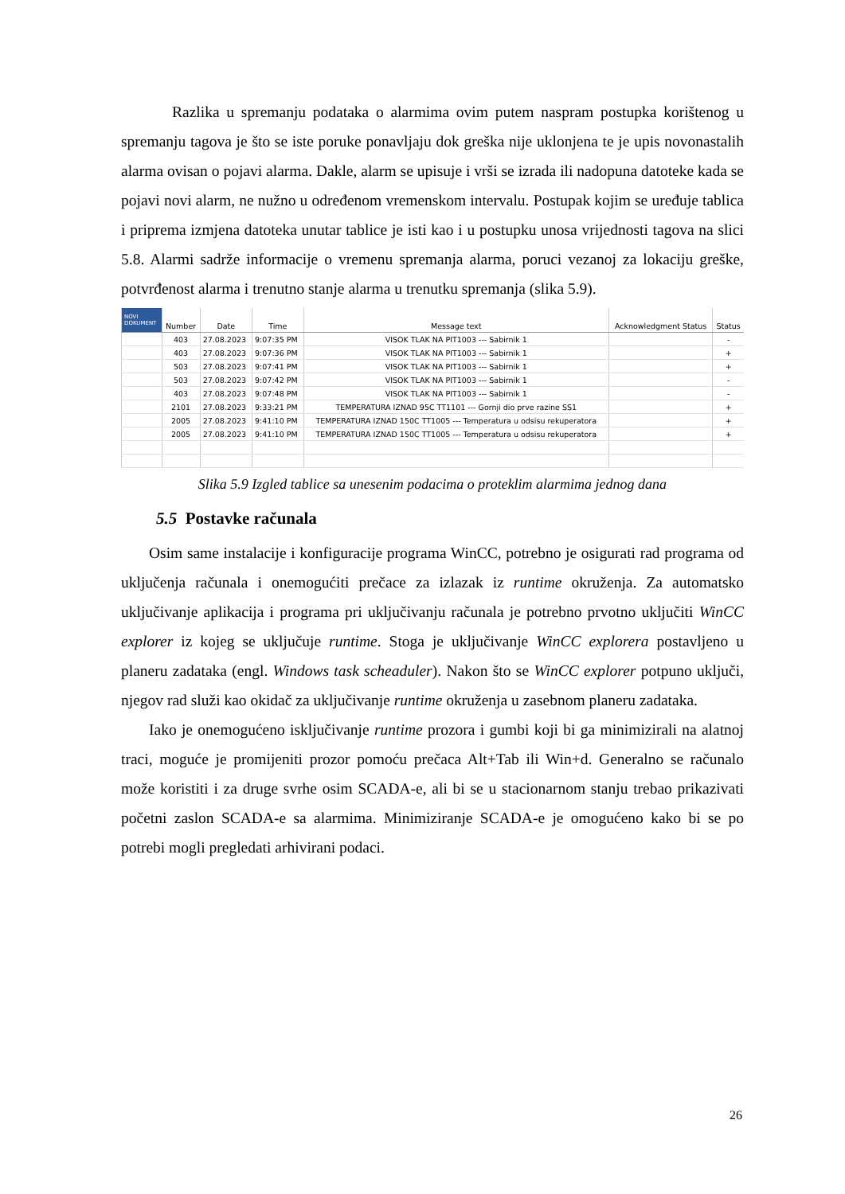Razlika u spremanju podataka o alarmima ovim putem naspram postupka korištenog u spremanju tagova je što se iste poruke ponavljaju dok greška nije uklonjena te je upis novonastalih alarma ovisan o pojavi alarma. Dakle, alarm se upisuje i vrši se izrada ili nadopuna datoteke kada se pojavi novi alarm, ne nužno u određenom vremenskom intervalu. Postupak kojim se uređuje tablica i priprema izmjena datoteka unutar tablice je isti kao i u postupku unosa vrijednosti tagova na slici 5.8. Alarmi sadrže informacije o vremenu spremanja alarma, poruci vezanoj za lokaciju greške, potvrđenost alarma i trenutno stanje alarma u trenutku spremanja (slika 5.9).
| NOVI DOKUMENT | Number | Date | Time | Message text | Acknowledgment Status | Status |
| --- | --- | --- | --- | --- | --- | --- |
| | 403 | 27.08.2023 | 9:07:35 PM | VISOK TLAK NA PIT1003 --- Sabirnik 1 | | - |
| | 403 | 27.08.2023 | 9:07:36 PM | VISOK TLAK NA PIT1003 --- Sabirnik 1 | | + |
| | 503 | 27.08.2023 | 9:07:41 PM | VISOK TLAK NA PIT1003 --- Sabirnik 1 | | + |
| | 503 | 27.08.2023 | 9:07:42 PM | VISOK TLAK NA PIT1003 --- Sabirnik 1 | | - |
| | 403 | 27.08.2023 | 9:07:48 PM | VISOK TLAK NA PIT1003 --- Sabirnik 1 | | - |
| | 2101 | 27.08.2023 | 9:33:21 PM | TEMPERATURA IZNAD 95C TT1101 --- Gornji dio prve razine SS1 | | + |
| | 2005 | 27.08.2023 | 9:41:10 PM | TEMPERATURA IZNAD 150C TT1005 --- Temperatura u odsisu rekuperatora | | + |
| | 2005 | 27.08.2023 | 9:41:10 PM | TEMPERATURA IZNAD 150C TT1005 --- Temperatura u odsisu rekuperatora | | + |
Slika 5.9 Izgled tablice sa unesenim podacima o proteklim alarmima jednog dana
5.5 Postavke računala
Osim same instalacije i konfiguracije programa WinCC, potrebno je osigurati rad programa od uključenja računala i onemogućiti prečace za izlazak iz runtime okruženja. Za automatsko uključivanje aplikacija i programa pri uključivanju računala je potrebno prvotno uključiti WinCC explorer iz kojeg se uključuje runtime. Stoga je uključivanje WinCC explorera postavljeno u planeru zadataka (engl. Windows task scheaduler). Nakon što se WinCC explorer potpuno uključi, njegov rad služi kao okidač za uključivanje runtime okruženja u zasebnom planeru zadataka.
Iako je onemogućeno isključivanje runtime prozora i gumbi koji bi ga minimizirali na alatnoj traci, moguće je promijeniti prozor pomoću prečaca Alt+Tab ili Win+d. Generalno se računalo može koristiti i za druge svrhe osim SCADA-e, ali bi se u stacionarnom stanju trebao prikazivati početni zaslon SCADA-e sa alarmima. Minimiziranje SCADA-e je omogućeno kako bi se po potrebi mogli pregledati arhivirani podaci.
26